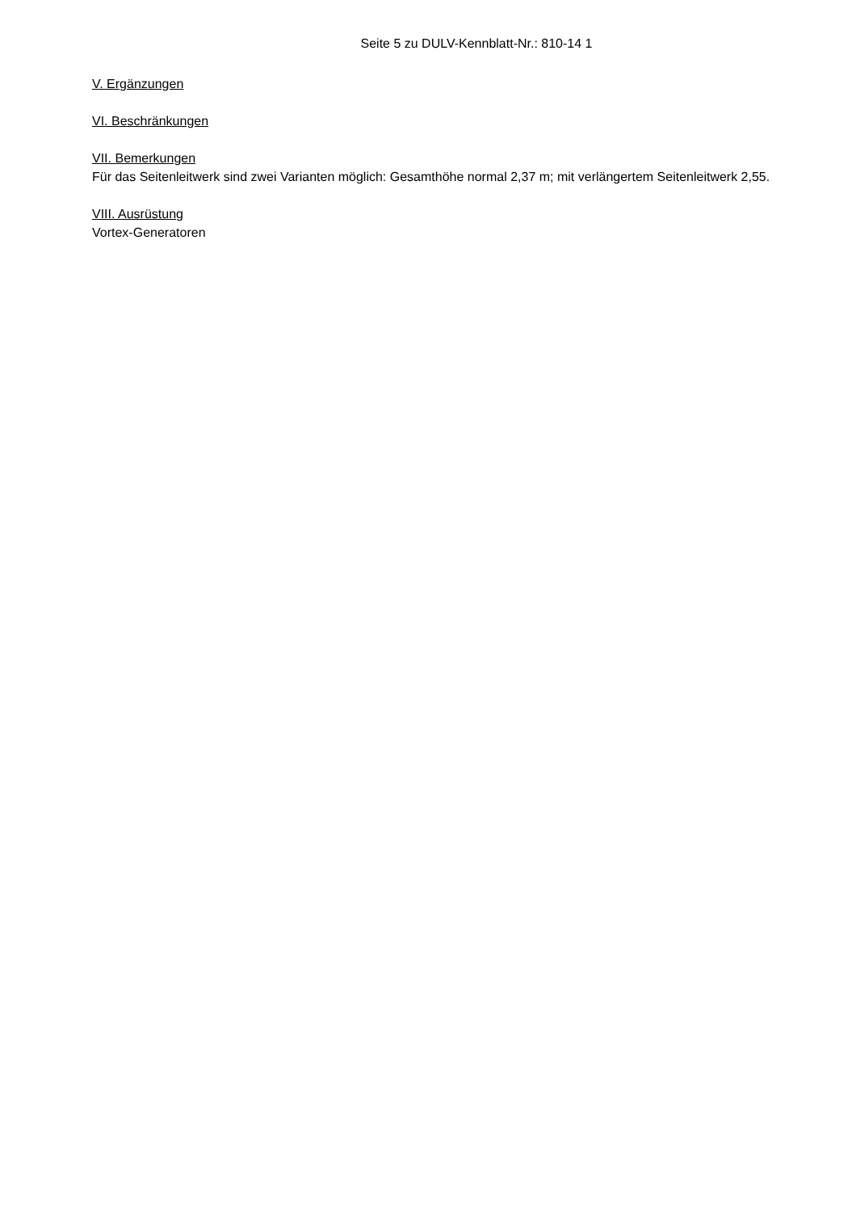Seite 5 zu DULV-Kennblatt-Nr.: 810-14 1
V. Ergänzungen
VI. Beschränkungen
VII. Bemerkungen
Für das Seitenleitwerk sind zwei Varianten möglich: Gesamthöhe normal 2,37 m; mit verlängertem Seitenleitwerk 2,55.
VIII. Ausrüstung
Vortex-Generatoren